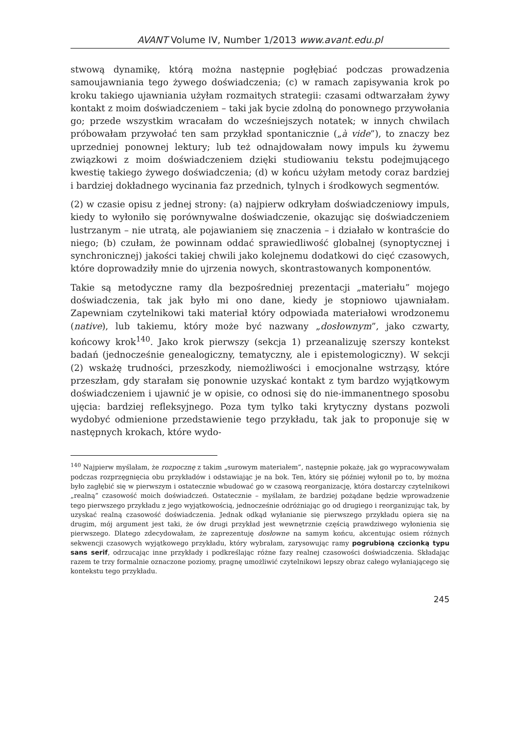AVANT Volume IV, Number 1/2013 www.avant.edu.pl
stwową dynamikę, którą można następnie pogłębiać podczas prowadzenia samoujawniania tego żywego doświadczenia; (c) w ramach zapisywania krok po kroku takiego ujawniania użyłam rozmaitych strategii: czasami odtwarzałam żywy kontakt z moim doświadczeniem – taki jak bycie zdolną do ponownego przywołania go; przede wszystkim wracałam do wcześniejszych notatek; w innych chwilach próbowałam przywołać ten sam przykład spontanicznie („à vide”), to znaczy bez uprzedniej ponownej lektury; lub też odnajdowałam nowy impuls ku żywemu związkowi z moim doświadczeniem dzięki studiowaniu tekstu podejmującego kwestię takiego żywego doświadczenia; (d) w końcu użyłam metody coraz bardziej i bardziej dokładnego wycinania faz przednich, tylnych i środkowych segmentów.
(2) w czasie opisu z jednej strony: (a) najpierw odkryłam doświadczeniowy impuls, kiedy to wyłoniło się porównywalne doświadczenie, okazując się doświadczeniem lustrzanym – nie utratą, ale pojawianiem się znaczenia – i działało w kontraście do niego; (b) czułam, że powinnam oddać sprawiedliwość globalnej (synoptycznej i synchronicznej) jakości takiej chwili jako kolejnemu dodatkowi do cięć czasowych, które doprowadziły mnie do ujrzenia nowych, skontrastowanych komponentów.
Takie są metodyczne ramy dla bezpośredniej prezentacji „materiału” mojego doświadczenia, tak jak było mi ono dane, kiedy je stopniowo ujawniałam. Zapewniam czytelnikowi taki materiał który odpowiada materiałowi wrodzonemu (native), lub takiemu, który może być nazwany „dosłownym”, jako czwarty, końcowy krok<sup>140</sup>. Jako krok pierwszy (sekcja 1) przeanalizuję szerszy kontekst badań (jednocześnie genealogiczny, tematyczny, ale i epistemologiczny). W sekcji (2) wskażę trudności, przeszkody, niemożliwości i emocjonalne wstrząsy, które przeszłam, gdy starałam się ponownie uzyskać kontakt z tym bardzo wyjątkowym doświadczeniem i ujawnić je w opisie, co odnosi się do nie-immanentnego sposobu ujęcia: bardziej refleksyjnego. Poza tym tylko taki krytyczny dystans pozwoli wydobyć odmienione przedstawienie tego przykładu, tak jak to proponuje się w następnych krokach, które wydo-
<sup>140</sup> Najpierw myślałam, że rozpocznę z takim „surowym materiałem”, następnie pokażę, jak go wypracowywałam podczas rozprzęgnięcia obu przykładów i odstawiając je na bok. Ten, który się później wyłonił po to, by można było zagłębić się w pierwszym i ostatecznie wbudować go w czasową reorganizację, która dostarczy czytelnikowi „realną” czasowość moich doświadczeń. Ostatecznie – myślałam, że bardziej pożądane będzie wprowadzenie tego pierwszego przykładu z jego wyjątkowością, jednocześnie odróżniając go od drugiego i reorganizując tak, by uzyskać realną czasowość doświadczenia. Jednak odkąd wyłanianie się pierwszego przykładu opiera się na drugim, mój argument jest taki, że ów drugi przykład jest wewnętrznie częścią prawdziwego wyłonienia się pierwszego. Dlatego zdecydowałam, że zaprezentuję dosłowne na samym końcu, akcentując osiem różnych sekwencji czasowych wyjątkowego przykładu, który wybrałam, zarysowując ramy pogrubioną czcionką typu sans serif, odrzucając inne przykłady i podkreślając różne fazy realnej czasowości doświadczenia. Składając razem te trzy formalnie oznaczone poziomy, pragnę umożliwić czytelnikowi lepszy obraz całego wyłaniającego się kontekstu tego przykładu.
245